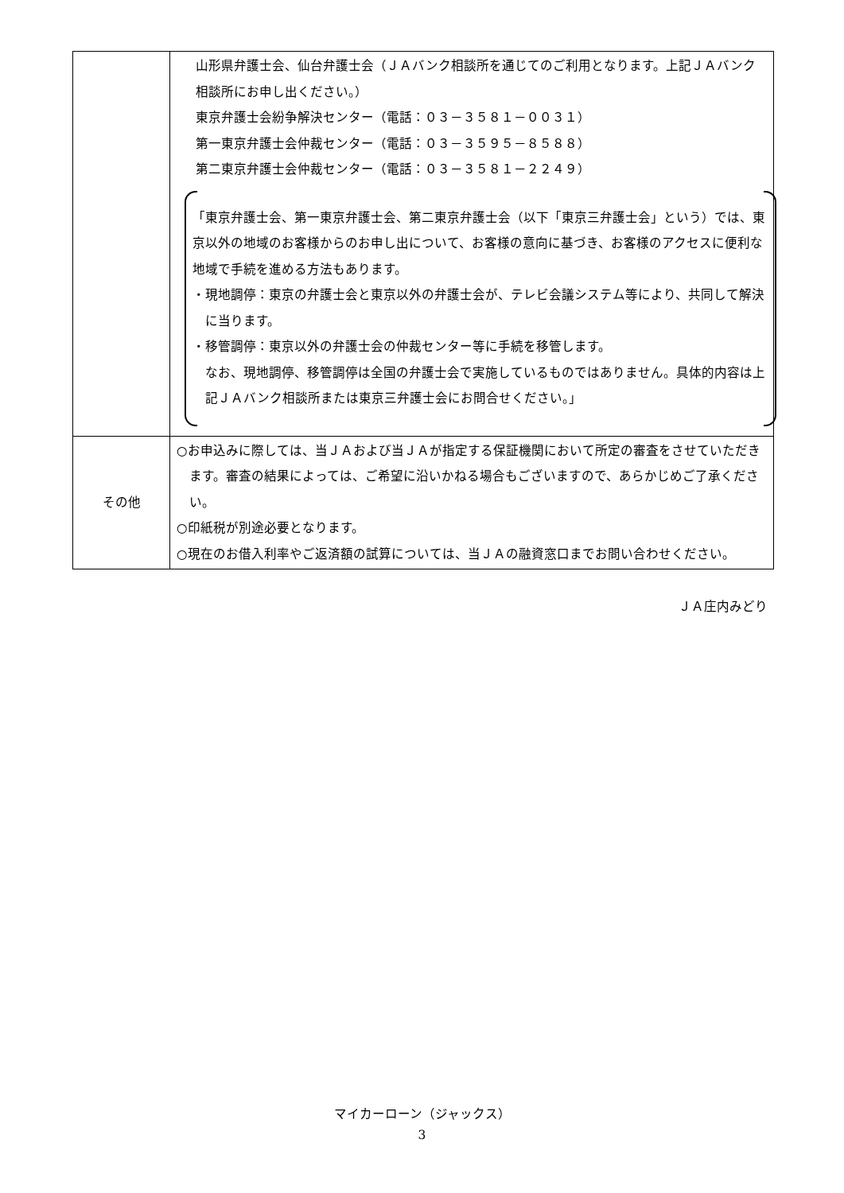| | 山形県弁護士会、仙台弁護士会（ＪＡバンク相談所を通じてのご利用となります。上記ＪＡバンク相談所にお申し出ください。） 東京弁護士会紛争解決センター（電話：０３－３５８１－００３１） 第一東京弁護士会仲裁センター（電話：０３－３５９５－８５８８） 第二東京弁護士会仲裁センター（電話：０３－３５８１－２２４９） 「東京弁護士会、第一東京弁護士会、第二東京弁護士会（以下「東京三弁護士会」という）では、東京以外の地域のお客様からのお申し出について、お客様の意向に基づき、お客様のアクセスに便利な地域で手続を進める方法もあります。 ・現地調停：東京の弁護士会と東京以外の弁護士会が、テレビ会議システム等により、共同して解決に当ります。 ・移管調停：東京以外の弁護士会の仲裁センター等に手続を移管します。 なお、現地調停、移管調停は全国の弁護士会で実施しているものではありません。具体的内容は上記ＪＡバンク相談所または東京三弁護士会にお問合せください。」 |
| その他 | ○お申込みに際しては、当ＪＡおよび当ＪＡが指定する保証機関において所定の審査をさせていただきます。審査の結果によっては、ご希望に沿いかねる場合もございますので、あらかじめご了承ください。 ○印紙税が別途必要となります。 ○現在のお借入利率やご返済額の試算については、当ＪＡの融資窓口までお問い合わせください。 |
ＪＡ庄内みどり
マイカーローン（ジャックス）
3